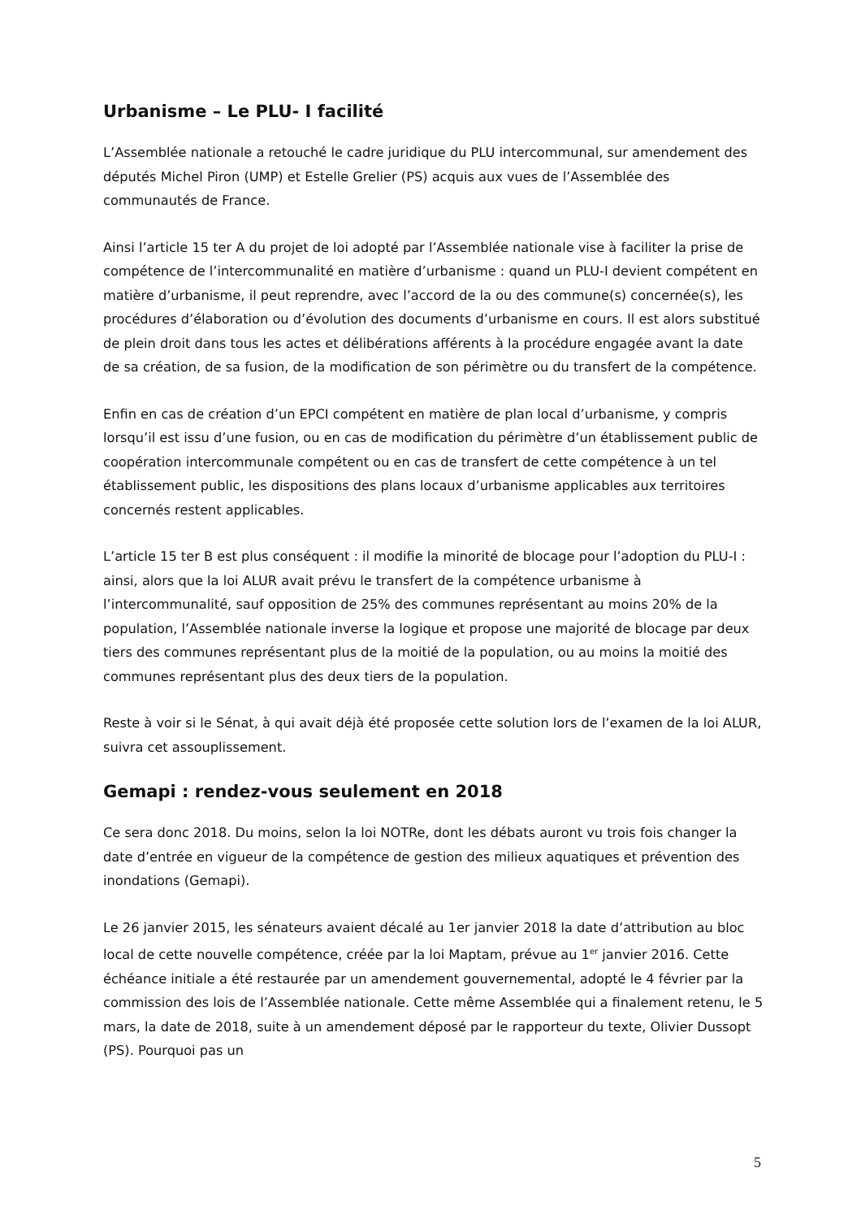Urbanisme – Le PLU- I facilité
L’Assemblée nationale a retouché le cadre juridique du PLU intercommunal, sur amendement des députés Michel Piron (UMP) et Estelle Grelier (PS) acquis aux vues de l’Assemblée des communautés de France.
Ainsi l’article 15 ter A du projet de loi adopté par l’Assemblée nationale vise à faciliter la prise de compétence de l’intercommunalité en matière d’urbanisme : quand un PLU-I devient compétent en matière d’urbanisme, il peut reprendre, avec l’accord de la ou des commune(s) concernée(s), les procédures d’élaboration ou d’évolution des documents d’urbanisme en cours. Il est alors substitué de plein droit dans tous les actes et délibérations afférents à la procédure engagée avant la date de sa création, de sa fusion, de la modification de son périmètre ou du transfert de la compétence.
Enfin en cas de création d’un EPCI compétent en matière de plan local d’urbanisme, y compris lorsqu’il est issu d’une fusion, ou en cas de modification du périmètre d’un établissement public de coopération intercommunale compétent ou en cas de transfert de cette compétence à un tel établissement public, les dispositions des plans locaux d’urbanisme applicables aux territoires concernés restent applicables.
L’article 15 ter B est plus conséquent : il modifie la minorité de blocage pour l’adoption du PLU-I : ainsi, alors que la loi ALUR avait prévu le transfert de la compétence urbanisme à l’intercommunalité, sauf opposition de 25% des communes représentant au moins 20% de la population, l’Assemblée nationale inverse la logique et propose une majorité de blocage par deux tiers des communes représentant plus de la moitié de la population, ou au moins la moitié des communes représentant plus des deux tiers de la population.
Reste à voir si le Sénat, à qui avait déjà été proposée cette solution lors de l’examen de la loi ALUR, suivra cet assouplissement.
Gemapi : rendez-vous seulement en 2018
Ce sera donc 2018. Du moins, selon la loi NOTRe, dont les débats auront vu trois fois changer la date d’entrée en vigueur de la compétence de gestion des milieux aquatiques et prévention des inondations (Gemapi).
Le 26 janvier 2015, les sénateurs avaient décalé au 1er janvier 2018 la date d’attribution au bloc local de cette nouvelle compétence, créée par la loi Maptam, prévue au 1<sup>er</sup> janvier 2016. Cette échéance initiale a été restaurée par un amendement gouvernemental, adopté le 4 février par la commission des lois de l’Assemblée nationale. Cette même Assemblée qui a finalement retenu, le 5 mars, la date de 2018, suite à un amendement déposé par le rapporteur du texte, Olivier Dussopt (PS). Pourquoi pas un
5